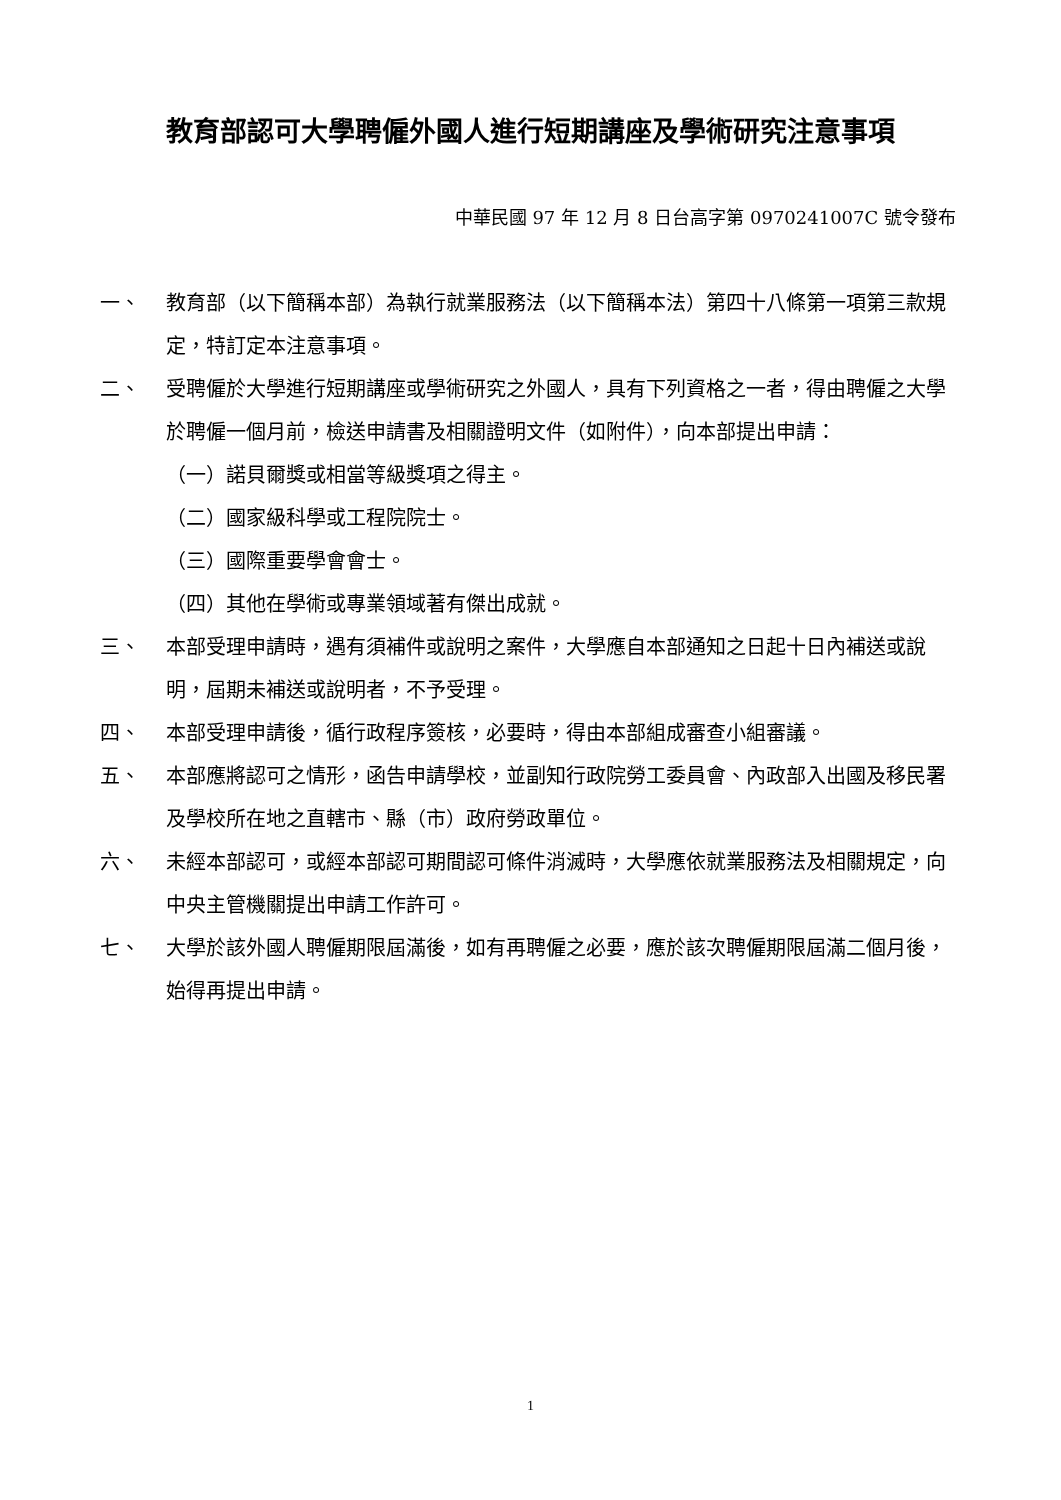教育部認可大學聘僱外國人進行短期講座及學術研究注意事項
中華民國 97 年 12 月 8 日台高字第 0970241007C 號令發布
一、 教育部（以下簡稱本部）為執行就業服務法（以下簡稱本法）第四十八條第一項第三款規定，特訂定本注意事項。
二、 受聘僱於大學進行短期講座或學術研究之外國人，具有下列資格之一者，得由聘僱之大學於聘僱一個月前，檢送申請書及相關證明文件（如附件），向本部提出申請：
（一）諾貝爾獎或相當等級獎項之得主。
（二）國家級科學或工程院院士。
（三）國際重要學會會士。
（四）其他在學術或專業領域著有傑出成就。
三、 本部受理申請時，遇有須補件或說明之案件，大學應自本部通知之日起十日內補送或說明，屆期未補送或說明者，不予受理。
四、 本部受理申請後，循行政程序簽核，必要時，得由本部組成審查小組審議。
五、 本部應將認可之情形，函告申請學校，並副知行政院勞工委員會、內政部入出國及移民署及學校所在地之直轄市、縣（市）政府勞政單位。
六、 未經本部認可，或經本部認可期間認可條件消滅時，大學應依就業服務法及相關規定，向中央主管機關提出申請工作許可。
七、 大學於該外國人聘僱期限屆滿後，如有再聘僱之必要，應於該次聘僱期限屆滿二個月後，始得再提出申請。
1